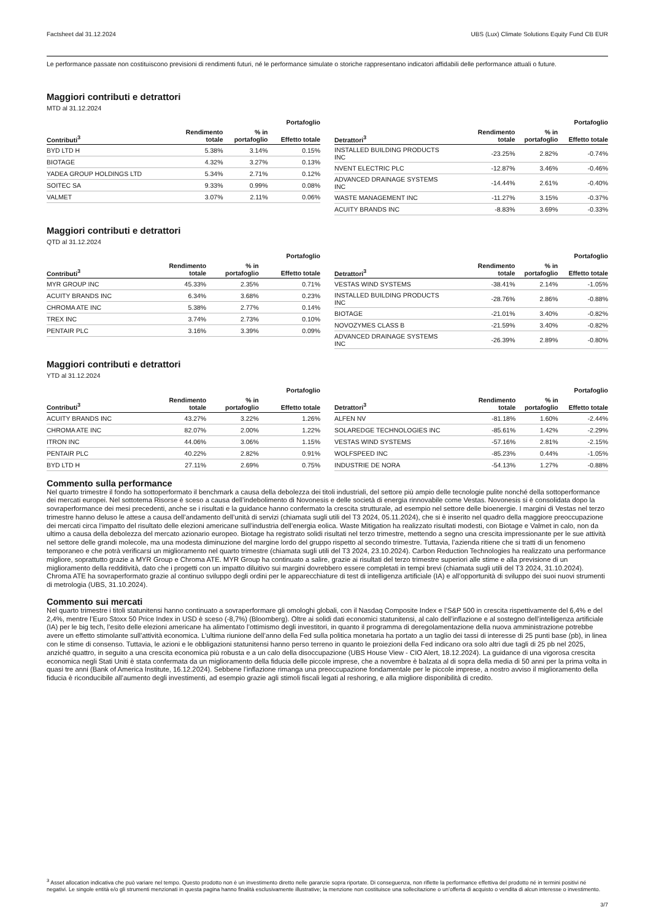Factsheet dal 31.12.2024 UBS (Lux) Climate Solutions Equity Fund CB EUR
Le performance passate non costituiscono previsioni di rendimenti futuri, né le performance simulate o storiche rappresentano indicatori affidabili delle performance attuali o future.
Maggiori contributi e detrattori
MTD al 31.12.2024
| Portafoglio | | | |
| --- | --- | --- | --- |
| Contributi<sup>3</sup> | Rendimento totale | % in portafoglio | Effetto totale |
| BYD LTD H | 5.38% | 3.14% | 0.15% |
| BIOTAGE | 4.32% | 3.27% | 0.13% |
| YADEA GROUP HOLDINGS LTD | 5.34% | 2.71% | 0.12% |
| SOITEC SA | 9.33% | 0.99% | 0.08% |
| VALMET | 3.07% | 2.11% | 0.06% |
| Portafoglio | | | |
| --- | --- | --- | --- |
| Detrattori<sup>3</sup> | Rendimento totale | % in portafoglio | Effetto totale |
| INSTALLED BUILDING PRODUCTS INC | -23.25% | 2.82% | -0.74% |
| NVENT ELECTRIC PLC | -12.87% | 3.46% | -0.46% |
| ADVANCED DRAINAGE SYSTEMS INC | -14.44% | 2.61% | -0.40% |
| WASTE MANAGEMENT INC | -11.27% | 3.15% | -0.37% |
| ACUITY BRANDS INC | -8.83% | 3.69% | -0.33% |
Maggiori contributi e detrattori
QTD al 31.12.2024
| Portafoglio | | | |
| --- | --- | --- | --- |
| Contributi<sup>3</sup> | Rendimento totale | % in portafoglio | Effetto totale |
| MYR GROUP INC | 45.33% | 2.35% | 0.71% |
| ACUITY BRANDS INC | 6.34% | 3.68% | 0.23% |
| CHROMA ATE INC | 5.38% | 2.77% | 0.14% |
| TREX INC | 3.74% | 2.73% | 0.10% |
| PENTAIR PLC | 3.16% | 3.39% | 0.09% |
| Portafoglio | | | |
| --- | --- | --- | --- |
| Detrattori<sup>3</sup> | Rendimento totale | % in portafoglio | Effetto totale |
| VESTAS WIND SYSTEMS | -38.41% | 2.14% | -1.05% |
| INSTALLED BUILDING PRODUCTS INC | -28.76% | 2.86% | -0.88% |
| BIOTAGE | -21.01% | 3.40% | -0.82% |
| NOVOZYMES CLASS B | -21.59% | 3.40% | -0.82% |
| ADVANCED DRAINAGE SYSTEMS INC | -26.39% | 2.89% | -0.80% |
Maggiori contributi e detrattori
YTD al 31.12.2024
| Portafoglio | | | |
| --- | --- | --- | --- |
| Contributi<sup>3</sup> | Rendimento totale | % in portafoglio | Effetto totale |
| ACUITY BRANDS INC | 43.27% | 3.22% | 1.26% |
| CHROMA ATE INC | 82.07% | 2.00% | 1.22% |
| ITRON INC | 44.06% | 3.06% | 1.15% |
| PENTAIR PLC | 40.22% | 2.82% | 0.91% |
| BYD LTD H | 27.11% | 2.69% | 0.75% |
| Portafoglio | | | |
| --- | --- | --- | --- |
| Detrattori<sup>3</sup> | Rendimento totale | % in portafoglio | Effetto totale |
| ALFEN NV | -81.18% | 1.60% | -2.44% |
| SOLAREDGE TECHNOLOGIES INC | -85.61% | 1.42% | -2.29% |
| VESTAS WIND SYSTEMS | -57.16% | 2.81% | -2.15% |
| WOLFSPEED INC | -85.23% | 0.44% | -1.05% |
| INDUSTRIE DE NORA | -54.13% | 1.27% | -0.88% |
Commento sulla performance
Nel quarto trimestre il fondo ha sottoperformato il benchmark a causa della debolezza dei titoli industriali, del settore più ampio delle tecnologie pulite nonché della sottoperformance dei mercati europei. Nel sottotema Risorse è sceso a causa dell’indebolimento di Novonesis e delle società di energia rinnovabile come Vestas. Novonesis si è consolidata dopo la sovraperformance dei mesi precedenti, anche se i risultati e la guidance hanno confermato la crescita strutturale, ad esempio nel settore delle bioenergie. I margini di Vestas nel terzo trimestre hanno deluso le attese a causa dell’andamento dell’unità di servizi (chiamata sugli utili del T3 2024, 05.11.2024), che si è inserito nel quadro della maggiore preoccupazione dei mercati circa l’impatto del risultato delle elezioni americane sull’industria dell’energia eolica. Waste Mitigation ha realizzato risultati modesti, con Biotage e Valmet in calo, non da ultimo a causa della debolezza del mercato azionario europeo. Biotage ha registrato solidi risultati nel terzo trimestre, mettendo a segno una crescita impressionante per le sue attività nel settore delle grandi molecole, ma una modesta diminuzione del margine lordo del gruppo rispetto al secondo trimestre. Tuttavia, l’azienda ritiene che si tratti di un fenomeno temporaneo e che potrà verificarsi un miglioramento nel quarto trimestre (chiamata sugli utili del T3 2024, 23.10.2024). Carbon Reduction Technologies ha realizzato una performance migliore, soprattutto grazie a MYR Group e Chroma ATE. MYR Group ha continuato a salire, grazie ai risultati del terzo trimestre superiori alle stime e alla previsione di un miglioramento della redditività, dato che i progetti con un impatto diluitivo sui margini dovrebbero essere completati in tempi brevi (chiamata sugli utili del T3 2024, 31.10.2024). Chroma ATE ha sovraperformato grazie al continuo sviluppo degli ordini per le apparecchiature di test di intelligenza artificiale (IA) e all’opportunità di sviluppo dei suoi nuovi strumenti di metrologia (UBS, 31.10.2024).
Commento sui mercati
Nel quarto trimestre i titoli statunitensi hanno continuato a sovraperformare gli omologhi globali, con il Nasdaq Composite Index e l’S&P 500 in crescita rispettivamente del 6,4% e del 2,4%, mentre l’Euro Stoxx 50 Price Index in USD è sceso (-8,7%) (Bloomberg). Oltre ai solidi dati economici statunitensi, al calo dell’inflazione e al sostegno dell’intelligenza artificiale (IA) per le big tech, l’esito delle elezioni americane ha alimentato l’ottimismo degli investitori, in quanto il programma di deregolamentazione della nuova amministrazione potrebbe avere un effetto stimolante sull’attività economica. L’ultima riunione dell’anno della Fed sulla politica monetaria ha portato a un taglio dei tassi di interesse di 25 punti base (pb), in linea con le stime di consenso. Tuttavia, le azioni e le obbligazioni statunitensi hanno perso terreno in quanto le proiezioni della Fed indicano ora solo altri due tagli di 25 pb nel 2025, anziché quattro, in seguito a una crescita economica più robusta e a un calo della disoccupazione (UBS House View - CIO Alert, 18.12.2024). La guidance di una vigorosa crescita economica negli Stati Uniti è stata confermata da un miglioramento della fiducia delle piccole imprese, che a novembre è balzata al di sopra della media di 50 anni per la prima volta in quasi tre anni (Bank of America Institute, 16.12.2024). Sebbene l’inflazione rimanga una preoccupazione fondamentale per le piccole imprese, a nostro avviso il miglioramento della fiducia è riconducibile all’aumento degli investimenti, ad esempio grazie agli stimoli fiscali legati al reshoring, e alla migliore disponibilità di credito.
<sup>3</sup> Asset allocation indicativa che può variare nel tempo. Questo prodotto non è un investimento diretto nelle garanzie sopra riportate. Di conseguenza, non riflette la performance effettiva del prodotto né in termini positivi né negativi. Le singole entità e/o gli strumenti menzionati in questa pagina hanno finalità esclusivamente illustrative; la menzione non costituisce una sollecitazione o un’offerta di acquisto o vendita di alcun interesse o investimento.
3/7